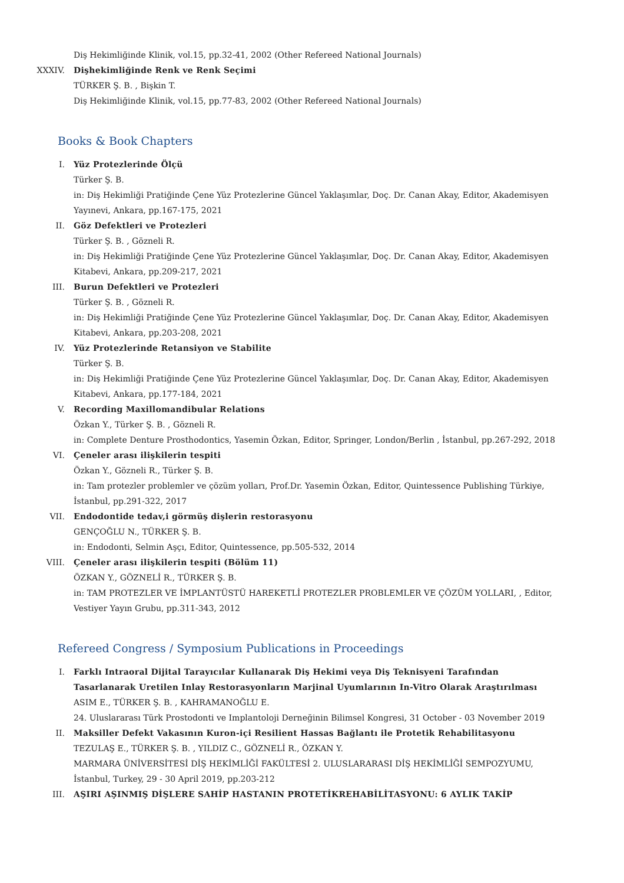Diş Hekimliğinde Klinik, vol.15, pp.32-41, 2002 (Other Refereed National Journals)
XXXIV. Dişhekimliğinde Renk ve Renk Seçimi
TÜRKER Ş. B. , Bişkin T.
Diş Hekimliğinde Klinik, vol.15, pp.77-83, 2002 (Other Refereed National Journals)
Books & Book Chapters
I. Yüz Protezlerinde Ölçü
Türker Ş. B.
in: Diş Hekimliği Pratiğinde Çene Yüz Protezlerine Güncel Yaklaşımlar, Doç. Dr. Canan Akay, Editor, Akademisyen Yayınevi, Ankara, pp.167-175, 2021
II. Göz Defektleri ve Protezleri
Türker Ş. B. , Gözneli R.
in: Diş Hekimliği Pratiğinde Çene Yüz Protezlerine Güncel Yaklaşımlar, Doç. Dr. Canan Akay, Editor, Akademisyen Kitabevi, Ankara, pp.209-217, 2021
III. Burun Defektleri ve Protezleri
Türker Ş. B. , Gözneli R.
in: Diş Hekimliği Pratiğinde Çene Yüz Protezlerine Güncel Yaklaşımlar, Doç. Dr. Canan Akay, Editor, Akademisyen Kitabevi, Ankara, pp.203-208, 2021
IV. Yüz Protezlerinde Retansiyon ve Stabilite
Türker Ş. B.
in: Diş Hekimliği Pratiğinde Çene Yüz Protezlerine Güncel Yaklaşımlar, Doç. Dr. Canan Akay, Editor, Akademisyen Kitabevi, Ankara, pp.177-184, 2021
V. Recording Maxillomandibular Relations
Özkan Y., Türker Ş. B. , Gözneli R.
in: Complete Denture Prosthodontics, Yasemin Özkan, Editor, Springer, London/Berlin , İstanbul, pp.267-292, 2018
VI. Çeneler arası ilişkilerin tespiti
Özkan Y., Gözneli R., Türker Ş. B.
in: Tam protezler problemler ve çözüm yolları, Prof.Dr. Yasemin Özkan, Editor, Quintessence Publishing Türkiye, İstanbul, pp.291-322, 2017
VII. Endodontide tedav,i görmüş dişlerin restorasyonu
GENÇOĞLU N., TÜRKER Ş. B.
in: Endodonti, Selmin Aşçı, Editor, Quintessence, pp.505-532, 2014
VIII. Çeneler arası ilişkilerin tespiti (Bölüm 11)
ÖZKAN Y., GÖZNELİ R., TÜRKER Ş. B.
in: TAM PROTEZLER VE İMPLANTÜSTÜ HAREKETLİ PROTEZLER PROBLEMLER VE ÇÖZÜM YOLLARI, , Editor, Vestiyer Yayın Grubu, pp.311-343, 2012
Refereed Congress / Symposium Publications in Proceedings
I. Farklı Intraoral Dijital Tarayıcılar Kullanarak Diş Hekimi veya Diş Teknisyeni Tarafından Tasarlanarak Uretilen Inlay Restorasyonların Marjinal Uyumlarının In-Vitro Olarak Araştırılması
ASIM E., TÜRKER Ş. B. , KAHRAMANOĞLU E.
24. Uluslararası Türk Prostodonti ve Implantoloji Derneğinin Bilimsel Kongresi, 31 October - 03 November 2019
II. Maksiller Defekt Vakasının Kuron-içi Resilient Hassas Bağlantı ile Protetik Rehabilitasyonu
TEZULAŞ E., TÜRKER Ş. B. , YILDIZ C., GÖZNELİ R., ÖZKAN Y.
MARMARA ÜNİVERSİTESİ DİŞ HEKİMLİĞİ FAKÜLTESİ 2. ULUSLARARASI DİŞ HEKİMLİĞİ SEMPOZYUMU, İstanbul, Turkey, 29 - 30 April 2019, pp.203-212
III. AŞIRI AŞINMIŞ DİŞLERE SAHİP HASTANIN PROTETİKREHABİLİTASYONU: 6 AYLIK TAKİP